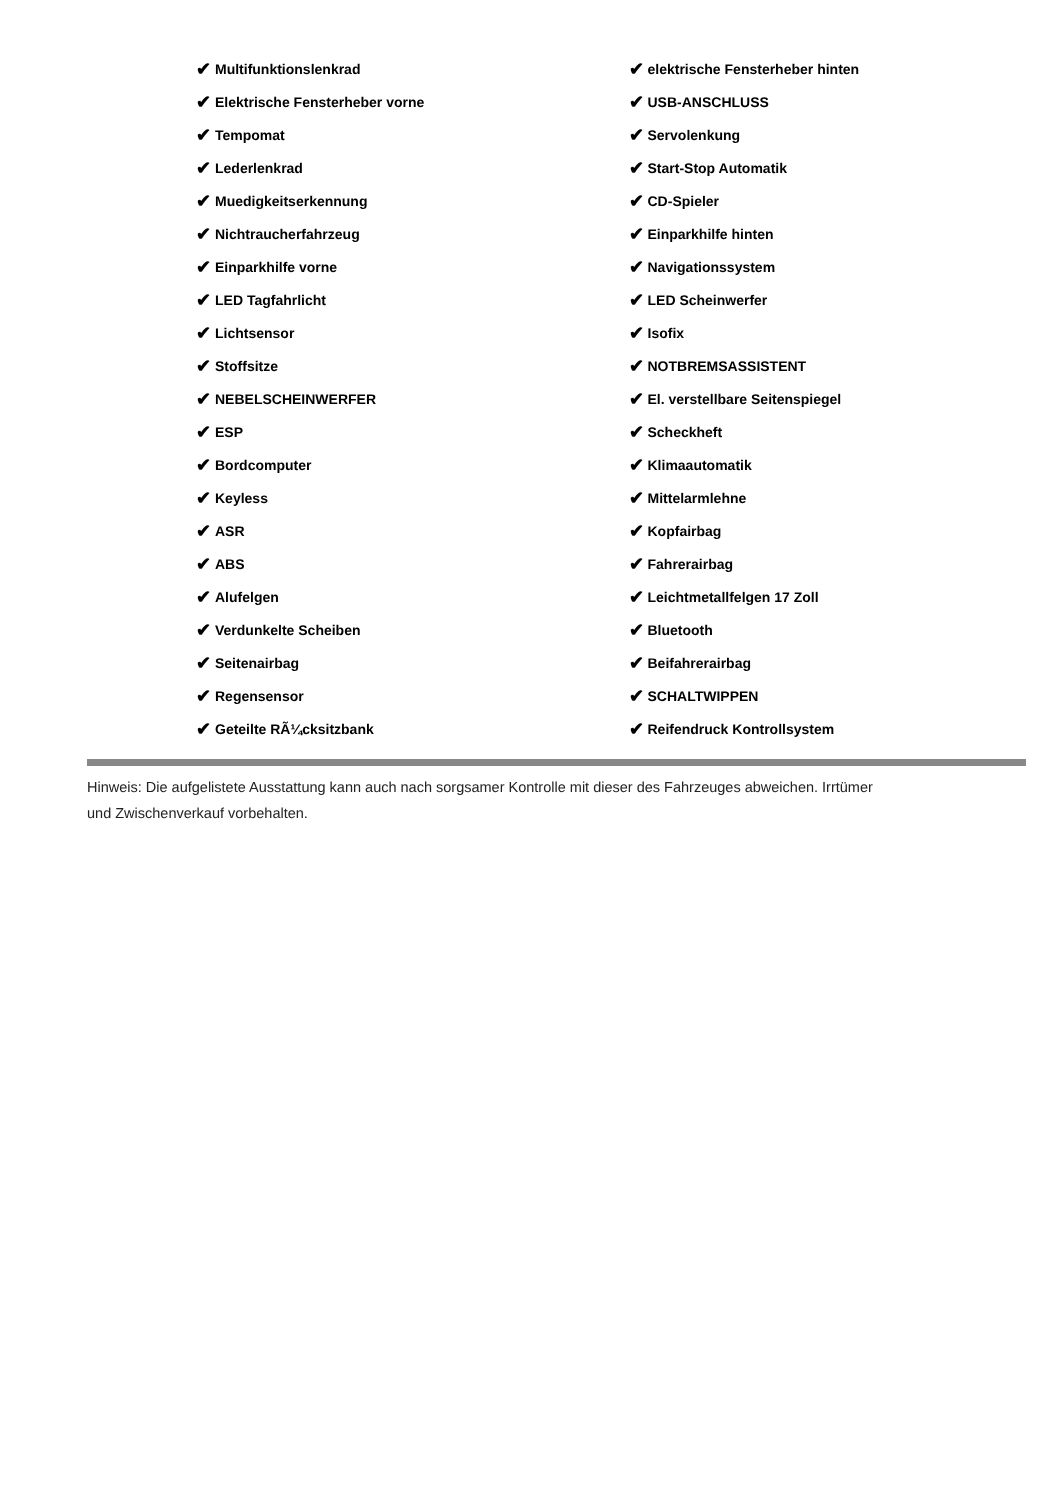✔ Multifunktionslenkrad
✔ Elektrische Fensterheber vorne
✔ Tempomat
✔ Lederlenkrad
✔ Muedigkeitserkennung
✔ Nichtraucherfahrzeug
✔ Einparkhilfe vorne
✔ LED Tagfahrlicht
✔ Lichtsensor
✔ Stoffsitze
✔ NEBELSCHEINWERFER
✔ ESP
✔ Bordcomputer
✔ Keyless
✔ ASR
✔ ABS
✔ Alufelgen
✔ Verdunkelte Scheiben
✔ Seitenairbag
✔ Regensensor
✔ Geteilte RÃ¼cksitzbank
✔ elektrische Fensterheber hinten
✔ USB-ANSCHLUSS
✔ Servolenkung
✔ Start-Stop Automatik
✔ CD-Spieler
✔ Einparkhilfe hinten
✔ Navigationssystem
✔ LED Scheinwerfer
✔ Isofix
✔ NOTBREMSASSISTENT
✔ El. verstellbare Seitenspiegel
✔ Scheckheft
✔ Klimaautomatik
✔ Mittelarmlehne
✔ Kopfairbag
✔ Fahrerairbag
✔ Leichtmetallfelgen 17 Zoll
✔ Bluetooth
✔ Beifahrerairbag
✔ SCHALTWIPPEN
✔ Reifendruck Kontrollsystem
Hinweis: Die aufgelistete Ausstattung kann auch nach sorgsamer Kontrolle mit dieser des Fahrzeuges abweichen. Irrtümer und Zwischenverkauf vorbehalten.